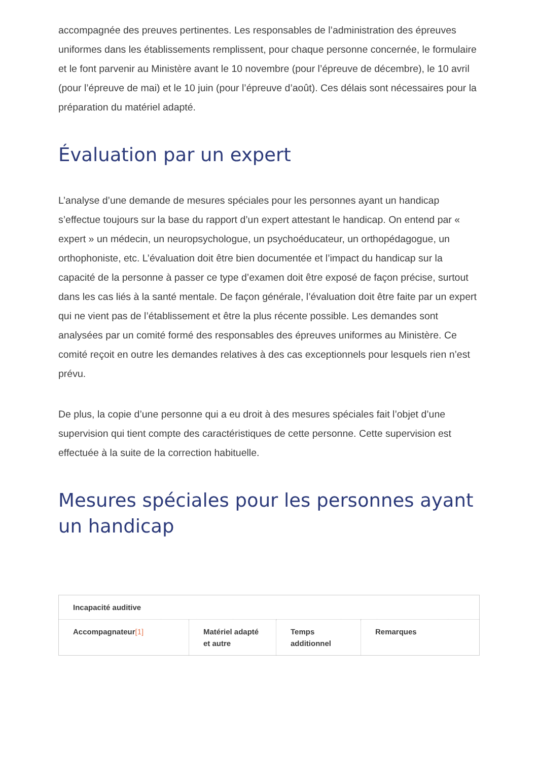accompagnée des preuves pertinentes. Les responsables de l’administration des épreuves uniformes dans les établissements remplissent, pour chaque personne concernée, le formulaire et le font parvenir au Ministère avant le 10 novembre (pour l’épreuve de décembre), le 10 avril (pour l’épreuve de mai) et le 10 juin (pour l’épreuve d’août). Ces délais sont nécessaires pour la préparation du matériel adapté.
Évaluation par un expert
L’analyse d’une demande de mesures spéciales pour les personnes ayant un handicap s’effectue toujours sur la base du rapport d’un expert attestant le handicap. On entend par « expert » un médecin, un neuropsychologue, un psychoéducateur, un orthopédagogue, un orthophoniste, etc. L’évaluation doit être bien documentée et l’impact du handicap sur la capacité de la personne à passer ce type d’examen doit être exposé de façon précise, surtout dans les cas liés à la santé mentale. De façon générale, l’évaluation doit être faite par un expert qui ne vient pas de l’établissement et être la plus récente possible. Les demandes sont analysées par un comité formé des responsables des épreuves uniformes au Ministère. Ce comité reçoit en outre les demandes relatives à des cas exceptionnels pour lesquels rien n’est prévu.
De plus, la copie d’une personne qui a eu droit à des mesures spéciales fait l’objet d’une supervision qui tient compte des caractéristiques de cette personne. Cette supervision est effectuée à la suite de la correction habituelle.
Mesures spéciales pour les personnes ayant un handicap
| Incapacité auditive | | | |
| --- | --- | --- | --- |
| Accompagnateur [1] | Matériel adapté et autre | Temps additionnel | Remarques |